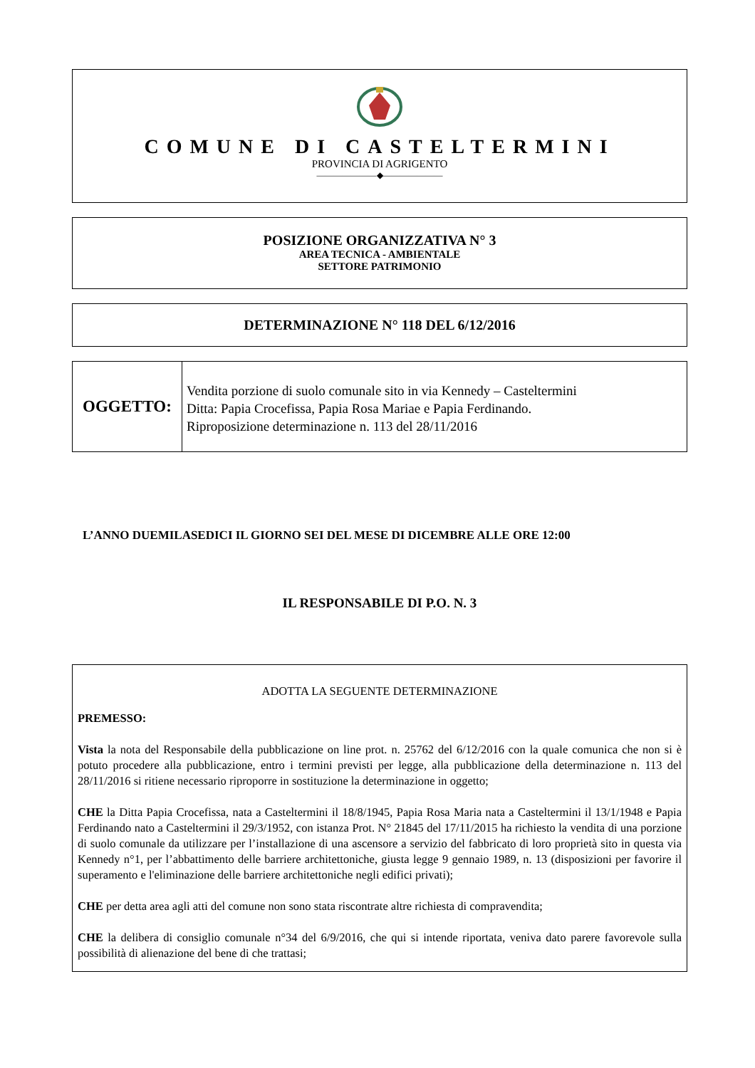COMUNE DI CASTELTERMINI
PROVINCIA DI AGRIGENTO
———————◆———————
POSIZIONE ORGANIZZATIVA N° 3
AREA TECNICA - AMBIENTALE
SETTORE PATRIMONIO
DETERMINAZIONE N° 118 DEL 6/12/2016
OGGETTO:
Vendita porzione di suolo comunale sito in via Kennedy – Casteltermini
Ditta: Papia Crocefissa, Papia Rosa Mariae e Papia Ferdinando.
Riproposizione determinazione n. 113 del 28/11/2016
L’ANNO DUEMILASEDICI IL GIORNO SEI DEL MESE DI DICEMBRE ALLE ORE 12:00
IL RESPONSABILE DI P.O. N. 3
ADOTTA LA SEGUENTE DETERMINAZIONE
PREMESSO:
Vista la nota del Responsabile della pubblicazione on line prot. n. 25762 del 6/12/2016 con la quale comunica che non si è potuto procedere alla pubblicazione, entro i termini previsti per legge, alla pubblicazione della determinazione n. 113 del 28/11/2016 si ritiene necessario riproporre in sostituzione la determinazione in oggetto;
CHE la Ditta Papia Crocefissa, nata a Casteltermini il 18/8/1945, Papia Rosa Maria nata a Casteltermini il 13/1/1948 e Papia Ferdinando nato a Casteltermini il 29/3/1952, con istanza Prot. N° 21845 del 17/11/2015 ha richiesto la vendita di una porzione di suolo comunale da utilizzare per l’installazione di una ascensore a servizio del fabbricato di loro proprietà sito in questa via Kennedy n°1, per l’abbattimento delle barriere architettoniche, giusta legge 9 gennaio 1989, n. 13 (disposizioni per favorire il superamento e l'eliminazione delle barriere architettoniche negli edifici privati);
CHE per detta area agli atti del comune non sono stata riscontrate altre richiesta di compravendita;
CHE la delibera di consiglio comunale n°34 del 6/9/2016, che qui si intende riportata, veniva dato parere favorevole sulla possibilità di alienazione del bene di che trattasi;